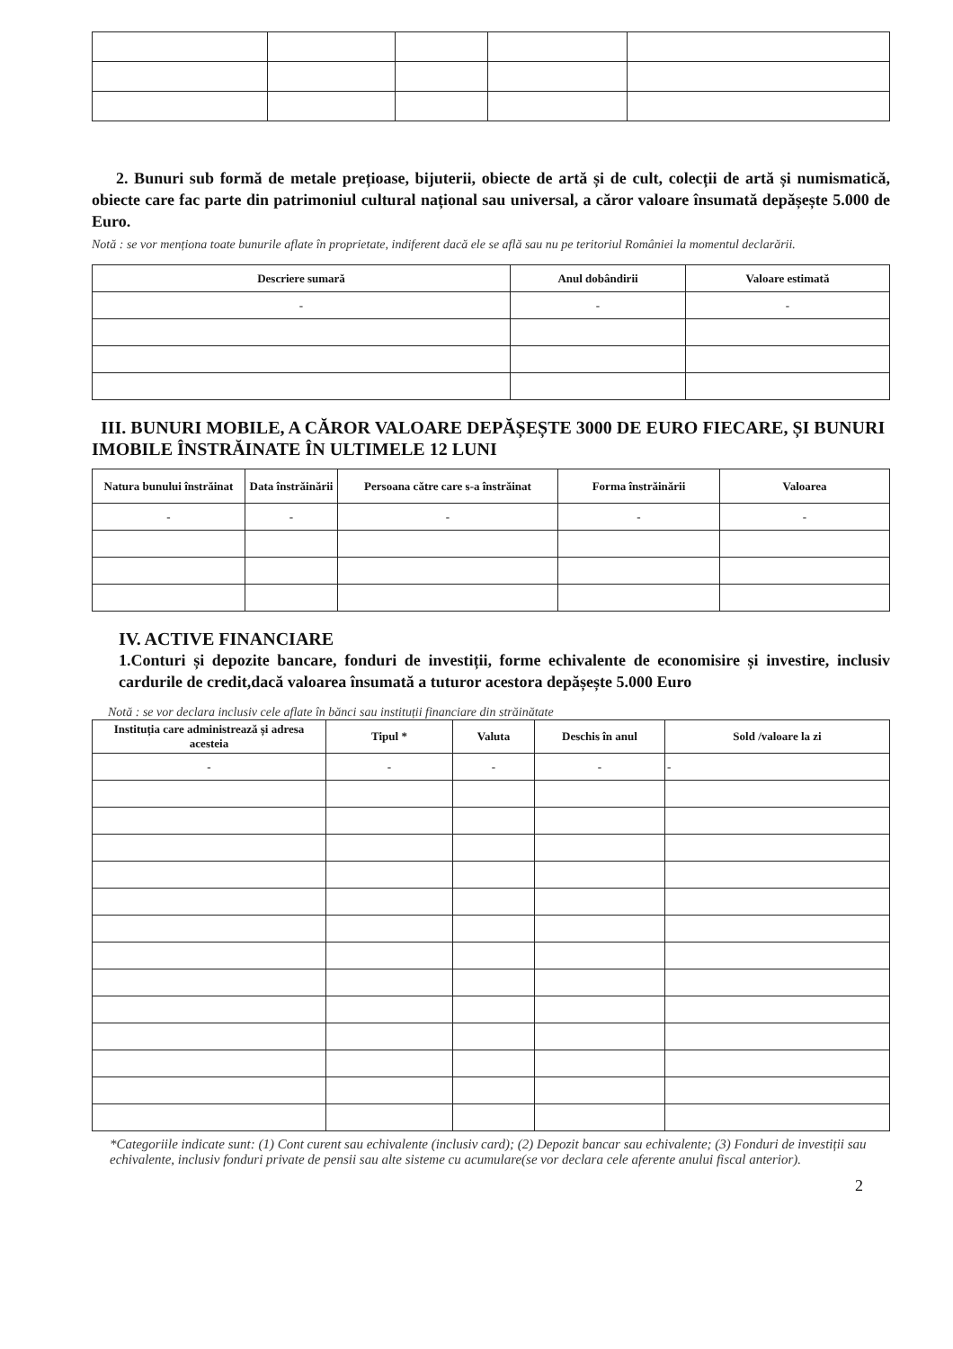2. Bunuri sub formă de metale prețioase, bijuterii, obiecte de artă și de cult, colecții de artă și numismatică, obiecte care fac parte din patrimoniul cultural național sau universal, a căror valoare însumată depășește 5.000 de Euro.
Notă : se vor menționa toate bunurile aflate în proprietate, indiferent dacă ele se află sau nu pe teritoriul României la momentul declarării.
| Descriere sumară | Anul dobândirii | Valoare estimată |
| --- | --- | --- |
| - | - | - |
III. BUNURI MOBILE, A CĂROR VALOARE DEPĂȘEȘTE 3000 DE EURO FIECARE, ȘI BUNURI IMOBILE ÎNSTRĂINATE ÎN ULTIMELE 12 LUNI
| Natura bunului înstrăinat | Data înstrăinării | Persoana către care s-a înstrăinat | Forma înstrăinării | Valoarea |
| --- | --- | --- | --- | --- |
| - | - | - | - | - |
IV. ACTIVE FINANCIARE
1.Conturi și depozite bancare, fonduri de investiții, forme echivalente de economisire și investire, inclusiv cardurile de credit,dacă valoarea însumată a tuturor acestora depășește 5.000 Euro
Notă : se vor declara inclusiv cele aflate în bănci sau instituții financiare din străinătate
| Instituția care administrează și adresa acesteia | Tipul * | Valuta | Deschis în anul | Sold /valoare la zi |
| --- | --- | --- | --- | --- |
| - | - | - | - | - |
*Categoriile indicate sunt: (1) Cont curent sau echivalente (inclusiv card); (2) Depozit bancar sau echivalente; (3) Fonduri de investiții sau echivalente, inclusiv fonduri private de pensii sau alte sisteme cu acumulare(se vor declara cele aferente anului fiscal anterior).
2